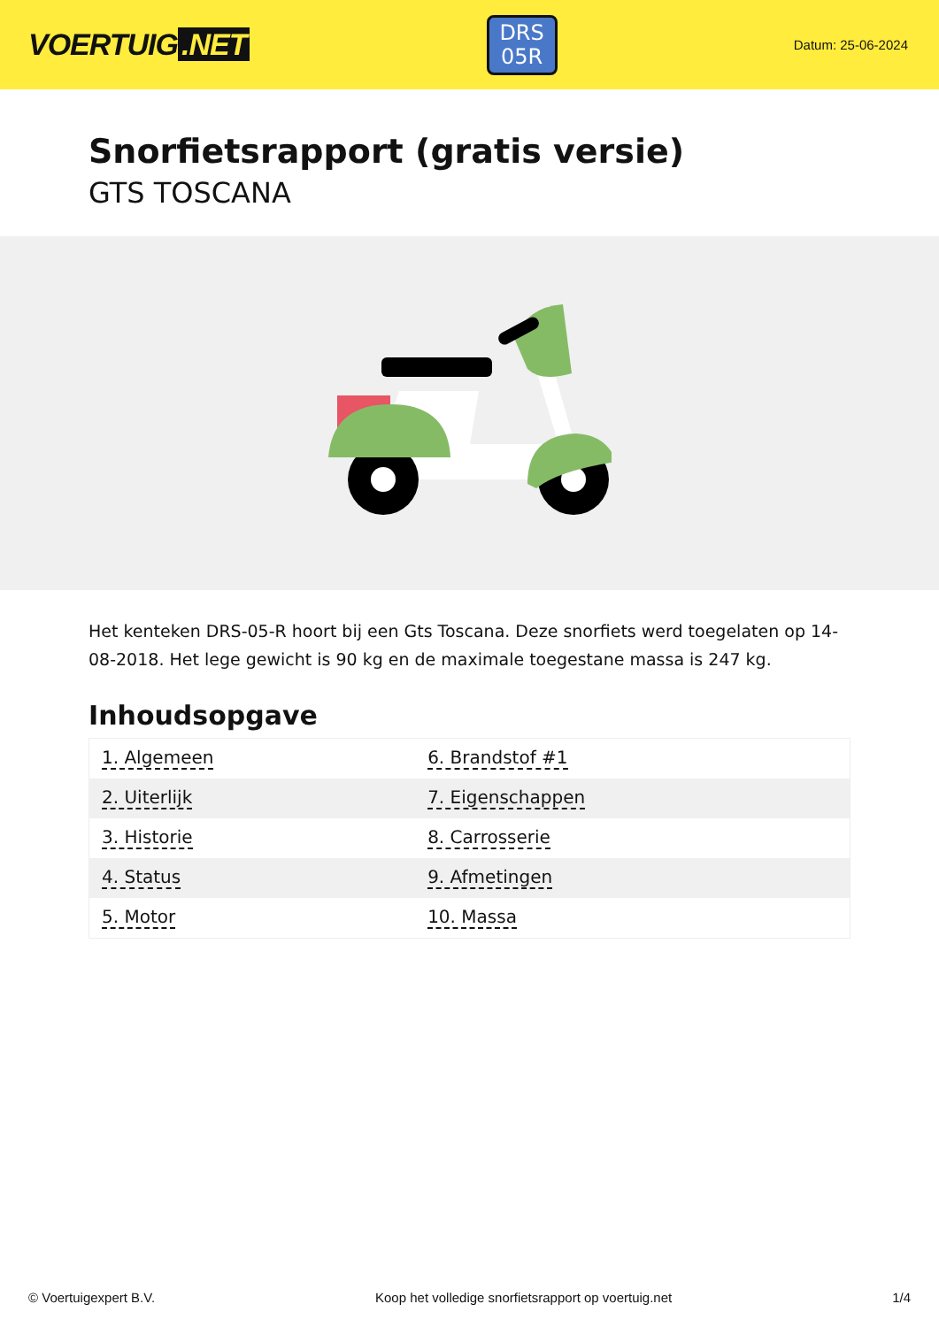VOERTUIG.NET
DRS
05R
Datum: 25-06-2024
Snorfietsrapport (gratis versie)
GTS TOSCANA
Het kenteken DRS-05-R hoort bij een Gts Toscana. Deze snorfiets werd toegelaten op 14-08-2018. Het lege gewicht is 90 kg en de maximale toegestane massa is 247 kg.
Inhoudsopgave
| 1. Algemeen | 6. Brandstof #1 |
| 2. Uiterlijk | 7. Eigenschappen |
| 3. Historie | 8. Carrosserie |
| 4. Status | 9. Afmetingen |
| 5. Motor | 10. Massa |
© Voertuigexpert B.V. Koop het volledige snorfietsrapport op voertuig.net 1/4